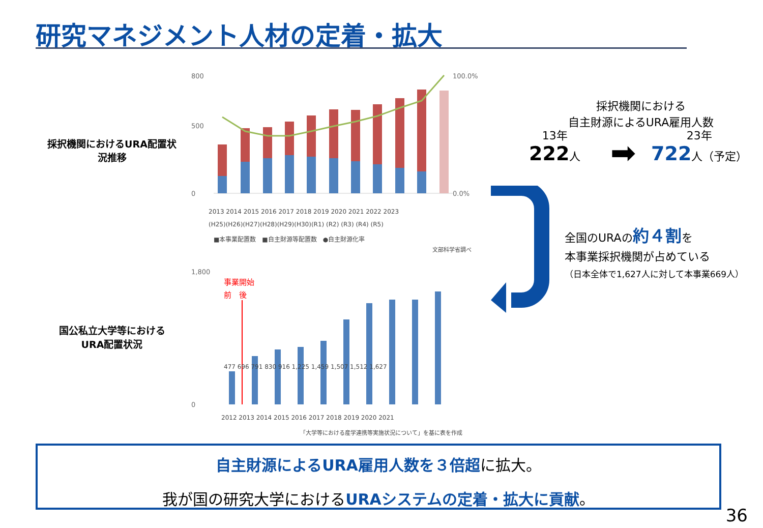研究マネジメント人材の定着・拡大
採択機関におけるURA配置状況推移
800
500
0
100.0%
0.0%
2013 2014 2015 2016 2017 2018 2019 2020 2021 2022 2023
(H25)(H26)(H27)(H28)(H29)(H30)(R1) (R2) (R3) (R4) (R5)
■本事業配置数　■自主財源等配置数　●自主財源化率
文部科学省調べ
国公私立大学等における
URA配置状況
1,800
0
事業開始
前　後
477 696 791 830 916 1,225 1,459 1,507 1,512 1,627
2012 2013 2014 2015 2016 2017 2018 2019 2020 2021
「大学等における産学連携等実施状況について」を基に表を作成
採択機関における
自主財源によるURA雇用人数
13年
222人
➡
23年
722人（予定）
全国のURAの約４割を
本事業採択機関が占めている
（日本全体で1,627人に対して本事業669人）
自主財源によるURA雇用人数を３倍超に拡大。
我が国の研究大学におけるURAシステムの定着・拡大に貢献。
36